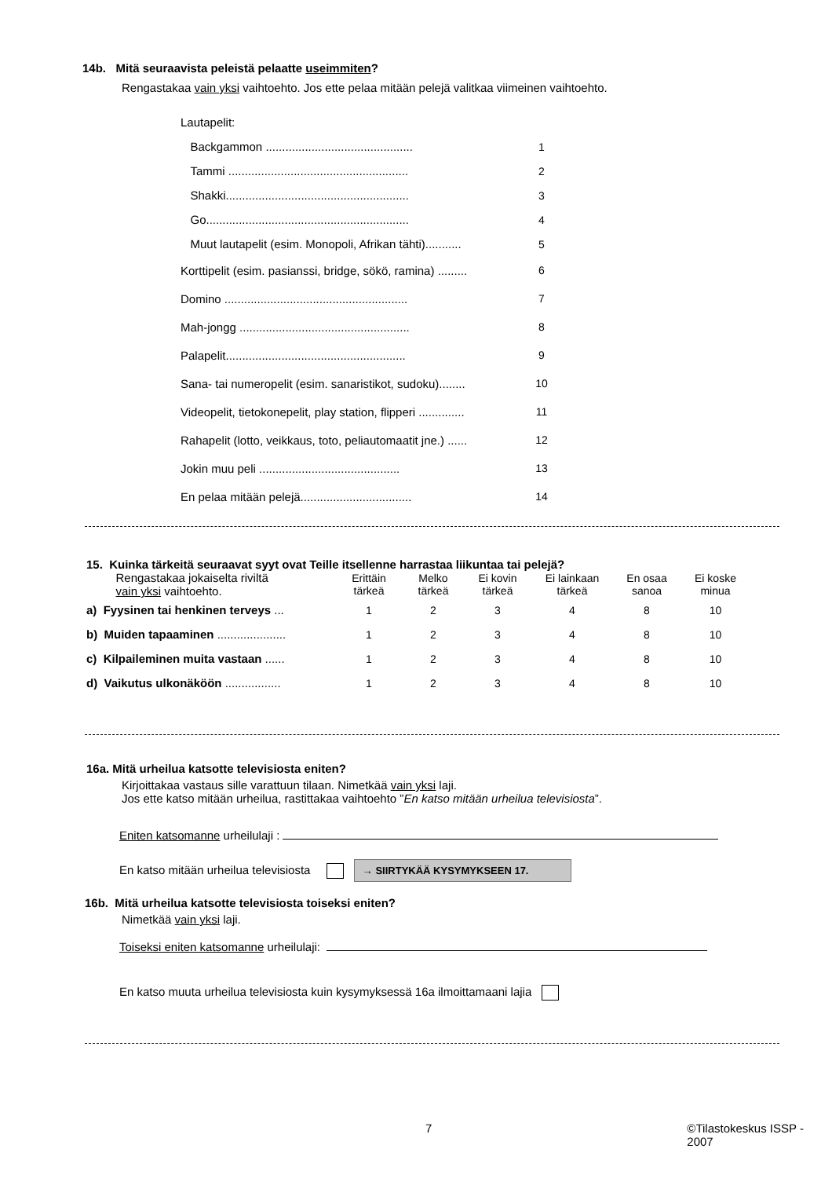14b. Mitä seuraavista peleistä pelaatte useimmiten?
Rengastakaa vain yksi vaihtoehto. Jos ette pelaa mitään pelejä valitkaa viimeinen vaihtoehto.
| Lautapelit: | |
| Backgammon ............................................. | 1 |
| Tammi ....................................................... | 2 |
| Shakki........................................................ | 3 |
| Go.............................................................. | 4 |
| Muut lautapelit (esim. Monopoli, Afrikan tähti)........... | 5 |
| Korttipelit (esim. pasianssi, bridge, sökö, ramina) ......... | 6 |
| Domino ........................................................ | 7 |
| Mah-jongg .................................................... | 8 |
| Palapelit....................................................... | 9 |
| Sana- tai numeropelit (esim. sanaristikot, sudoku)........ | 10 |
| Videopelit, tietokonepelit, play station, flipperi .............. | 11 |
| Rahapelit (lotto, veikkaus, toto, peliautomaatit jne.) ...... | 12 |
| Jokin muu peli ........................................... | 13 |
| En pelaa mitään pelejä.................................. | 14 |
15. Kuinka tärkeitä seuraavat syyt ovat Teille itsellenne harrastaa liikuntaa tai pelejä?
| Rengastakaa jokaiselta riviltä vain yksi vaihtoehto. | Erittäin tärkeä | Melko tärkeä | Ei kovin tärkeä | Ei lainkaan tärkeä | En osaa sanoa | Ei koske minua |
| --- | --- | --- | --- | --- | --- | --- |
| a) Fyysinen tai henkinen terveys ... | 1 | 2 | 3 | 4 | 8 | 10 |
| b) Muiden tapaaminen ..................... | 1 | 2 | 3 | 4 | 8 | 10 |
| c) Kilpaileminen muita vastaan ...... | 1 | 2 | 3 | 4 | 8 | 10 |
| d) Vaikutus ulkonäköön ................. | 1 | 2 | 3 | 4 | 8 | 10 |
16a. Mitä urheilua katsotte televisiosta eniten?
Kirjoittakaa vastaus sille varattuun tilaan. Nimetkää vain yksi laji.
Jos ette katso mitään urheilua, rastittakaa vaihtoehto ”En katso mitään urheilua televisiosta”.
Eniten katsomanne urheilulaji :
En katso mitään urheilua televisiosta → SIIRTYKÄÄ KYSYMYKSEEN 17.
16b. Mitä urheilua katsotte televisiosta toiseksi eniten?
Nimetkää vain yksi laji.
Toiseksi eniten katsomanne urheilulaji:
En katso muuta urheilua televisiosta kuin kysymyksessä 16a ilmoittamaani lajia
7 ©Tilastokeskus ISSP - 2007